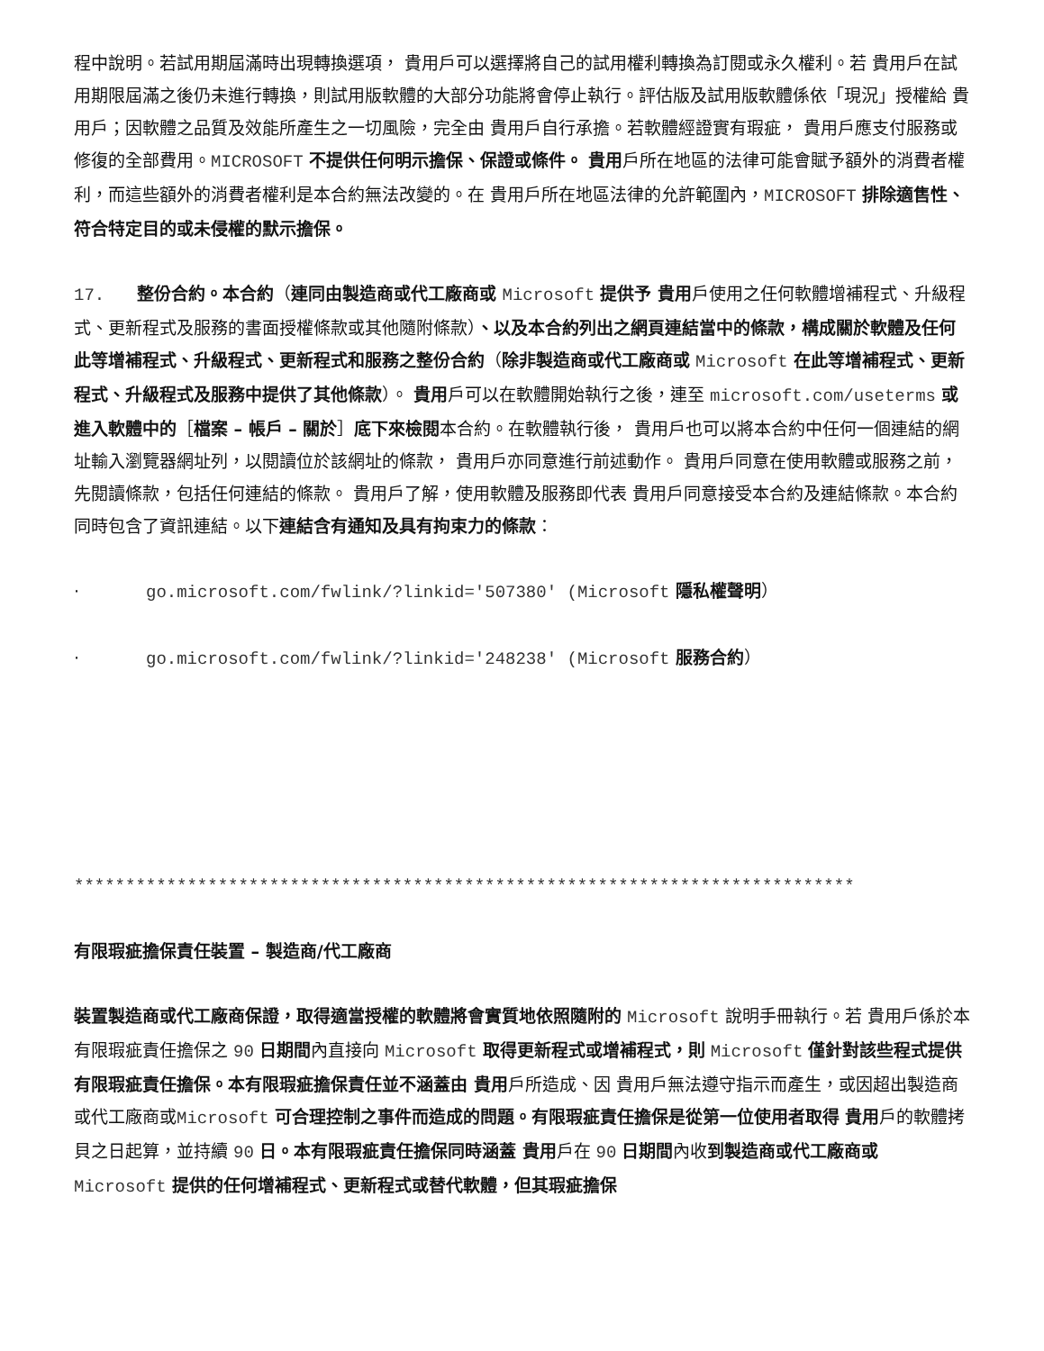程中說明。若試用期屆滿時出現轉換選項， 貴用戶可以選擇將自己的試用權利轉換為訂閱或永久權利。若 貴用戶在試用期限屆滿之後仍未進行轉換，則試用版軟體的大部分功能將會停止執行。評估版及試用版軟體係依「現況」授權給 貴用戶；因軟體之品質及效能所產生之一切風險，完全由 貴用戶自行承擔。若軟體經證實有瑕疵， 貴用戶應支付服務或修復的全部費用。MICROSOFT 不提供任何明示擔保、保證或條件。 貴用戶所在地區的法律可能會賦予額外的消費者權利，而這些額外的消費者權利是本合約無法改變的。在 貴用戶所在地區法律的允許範圍內，MICROSOFT 排除適售性、符合特定目的或未侵權的默示擔保。
17. 整份合約。本合約（連同由製造商或代工廠商或 Microsoft 提供予 貴用戶使用之任何軟體增補程式、升級程式、更新程式及服務的書面授權條款或其他隨附條款）、以及本合約列出之網頁連結當中的條款，構成關於軟體及任何此等增補程式、升級程式、更新程式和服務之整份合約（除非製造商或代工廠商或 Microsoft 在此等增補程式、更新程式、升級程式及服務中提供了其他條款）。 貴用戶可以在軟體開始執行之後，連至 microsoft.com/useterms 或進入軟體中的［檔案 – 帳戶 – 關於］底下來檢閱本合約。在軟體執行後， 貴用戶也可以將本合約中任何一個連結的網址輸入瀏覽器網址列，以閱讀位於該網址的條款， 貴用戶亦同意進行前述動作。 貴用戶同意在使用軟體或服務之前，先閱讀條款，包括任何連結的條款。 貴用戶了解，使用軟體及服務即代表 貴用戶同意接受本合約及連結條款。本合約同時包含了資訊連結。以下連結含有通知及具有拘束力的條款：
· go.microsoft.com/fwlink/?linkid='507380' (Microsoft 隱私權聲明）
· go.microsoft.com/fwlink/?linkid='248238' (Microsoft 服務合約）
****************************************************************************
有限瑕疵擔保責任裝置 – 製造商/代工廠商
裝置製造商或代工廠商保證，取得適當授權的軟體將會實質地依照隨附的 Microsoft 說明手冊執行。若 貴用戶係於本有限瑕疵責任擔保之 90 日期間內直接向 Microsoft 取得更新程式或增補程式，則 Microsoft 僅針對該些程式提供有限瑕疵責任擔保。本有限瑕疵擔保責任並不涵蓋由 貴用戶所造成、因 貴用戶無法遵守指示而產生，或因超出製造商或代工廠商或Microsoft 可合理控制之事件而造成的問題。有限瑕疵責任擔保是從第一位使用者取得 貴用戶的軟體拷貝之日起算，並持續 90 日。本有限瑕疵責任擔保同時涵蓋 貴用戶在 90 日期間內收到製造商或代工廠商或 Microsoft 提供的任何增補程式、更新程式或替代軟體，但其瑕疵擔保